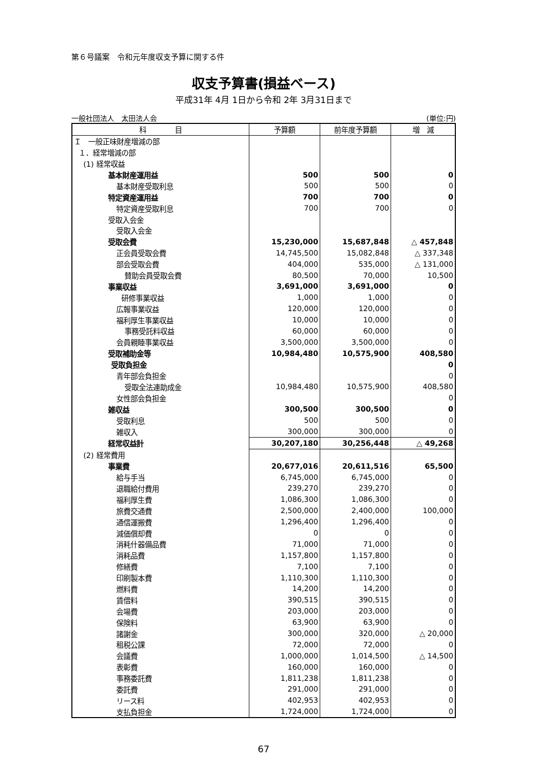第６号議案　令和元年度収支予算に関する件
収支予算書(損益ベース)
平成31年 4月 1日から令和 2年 3月31日まで
一般社団法人　太田法人会 (単位:円)
| 科 目 | 予算額 | 前年度予算額 | 増 減 |
| --- | --- | --- | --- |
| Ｉ 一般正味財産増減の部 | | | |
| １．経常増減の部 | | | |
| (1) 経常収益 | | | |
| 基本財産運用益 | 500 | 500 | 0 |
| 基本財産受取利息 | 500 | 500 | 0 |
| 特定資産運用益 | 700 | 700 | 0 |
| 特定資産受取利息 | 700 | 700 | 0 |
| 受取入会金 | | | |
| 受取入会金 | | | |
| 受取会費 | 15,230,000 | 15,687,848 | △ 457,848 |
| 正会員受取会費 | 14,745,500 | 15,082,848 | △ 337,348 |
| 部会受取会費 | 404,000 | 535,000 | △ 131,000 |
| 賛助会員受取会費 | 80,500 | 70,000 | 10,500 |
| 事業収益 | 3,691,000 | 3,691,000 | 0 |
| 研修事業収益 | 1,000 | 1,000 | 0 |
| 広報事業収益 | 120,000 | 120,000 | 0 |
| 福利厚生事業収益 | 10,000 | 10,000 | 0 |
| 事務受託料収益 | 60,000 | 60,000 | 0 |
| 会員親睦事業収益 | 3,500,000 | 3,500,000 | 0 |
| 受取補助金等 | 10,984,480 | 10,575,900 | 408,580 |
| 受取負担金 | | | 0 |
| 青年部会負担金 | | | 0 |
| 受取全法連助成金 | 10,984,480 | 10,575,900 | 408,580 |
| 女性部会負担金 | | | 0 |
| 雑収益 | 300,500 | 300,500 | 0 |
| 受取利息 | 500 | 500 | 0 |
| 雑収入 | 300,000 | 300,000 | 0 |
| 経常収益計 | 30,207,180 | 30,256,448 | △ 49,268 |
| (2) 経常費用 | | | |
| 事業費 | 20,677,016 | 20,611,516 | 65,500 |
| 給与手当 | 6,745,000 | 6,745,000 | 0 |
| 退職給付費用 | 239,270 | 239,270 | 0 |
| 福利厚生費 | 1,086,300 | 1,086,300 | 0 |
| 旅費交通費 | 2,500,000 | 2,400,000 | 100,000 |
| 通信運搬費 | 1,296,400 | 1,296,400 | 0 |
| 減価償却費 | 0 | 0 | 0 |
| 消耗什器備品費 | 71,000 | 71,000 | 0 |
| 消耗品費 | 1,157,800 | 1,157,800 | 0 |
| 修繕費 | 7,100 | 7,100 | 0 |
| 印刷製本費 | 1,110,300 | 1,110,300 | 0 |
| 燃料費 | 14,200 | 14,200 | 0 |
| 賃借料 | 390,515 | 390,515 | 0 |
| 会場費 | 203,000 | 203,000 | 0 |
| 保険料 | 63,900 | 63,900 | 0 |
| 諸謝金 | 300,000 | 320,000 | △ 20,000 |
| 租税公課 | 72,000 | 72,000 | 0 |
| 会議費 | 1,000,000 | 1,014,500 | △ 14,500 |
| 表彰費 | 160,000 | 160,000 | 0 |
| 事務委託費 | 1,811,238 | 1,811,238 | 0 |
| 委託費 | 291,000 | 291,000 | 0 |
| リース料 | 402,953 | 402,953 | 0 |
| 支払負担金 | 1,724,000 | 1,724,000 | 0 |
67